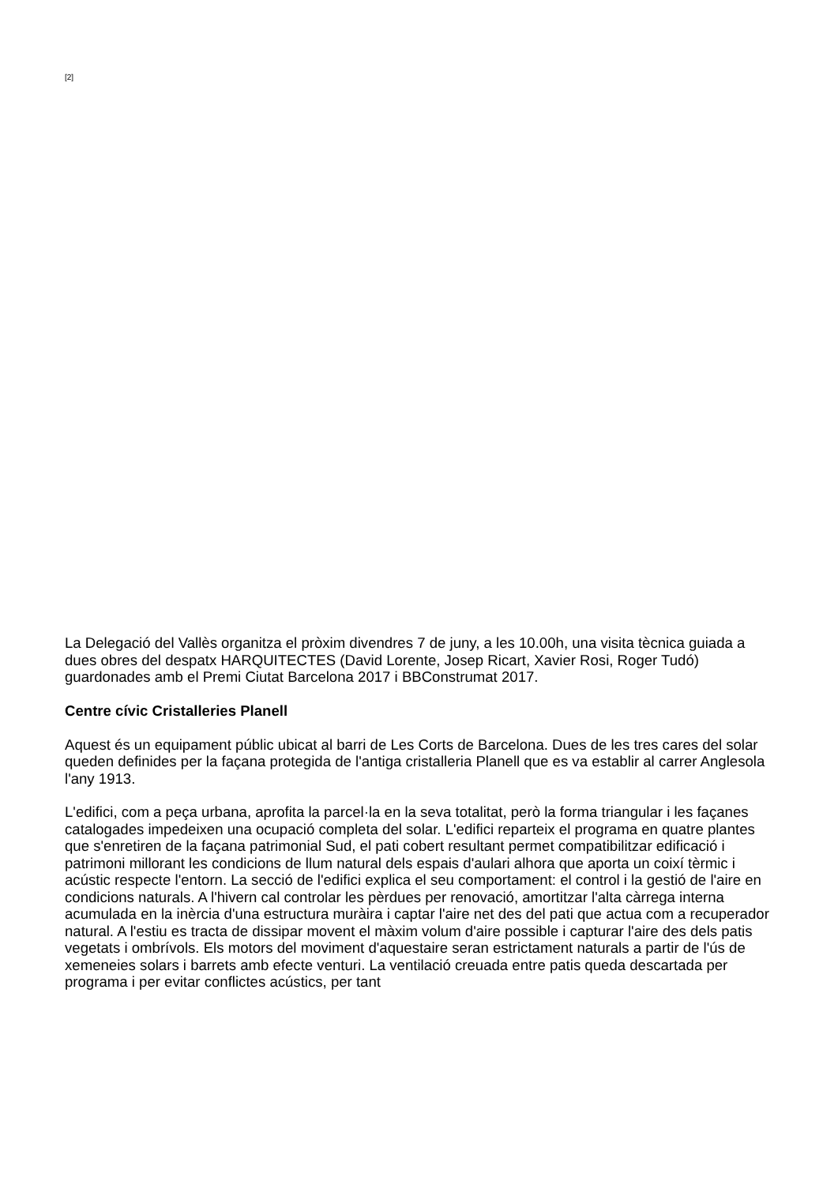[2]
La Delegació del Vallès organitza el pròxim divendres 7 de juny, a les 10.00h, una visita tècnica guiada a dues obres del despatx HARQUITECTES (David Lorente, Josep Ricart, Xavier Rosi, Roger Tudó) guardonades amb el Premi Ciutat Barcelona 2017 i BBConstrumat 2017.
Centre cívic Cristalleries Planell
Aquest és un equipament públic ubicat al barri de Les Corts de Barcelona. Dues de les tres cares del solar queden definides per la façana protegida de l'antiga cristalleria Planell que es va establir al carrer Anglesola l'any 1913.
L'edifici, com a peça urbana, aprofita la parcel·la en la seva totalitat, però la forma triangular i les façanes catalogades impedeixen una ocupació completa del solar. L'edifici reparteix el programa en quatre plantes que s'enretiren de la façana patrimonial Sud, el pati cobert resultant permet compatibilitzar edificació i patrimoni millorant les condicions de llum natural dels espais d'aulari alhora que aporta un coixí tèrmic i acústic respecte l'entorn. La secció de l'edifici explica el seu comportament: el control i la gestió de l'aire en condicions naturals. A l'hivern cal controlar les pèrdues per renovació, amortitzar l'alta càrrega interna acumulada en la inèrcia d'una estructura muràira i captar l'aire net des del pati que actua com a recuperador natural. A l'estiu es tracta de dissipar movent el màxim volum d'aire possible i capturar l'aire des dels patis vegetats i ombrívols. Els motors del moviment d'aquestaire seran estrictament naturals a partir de l'ús de xemeneies solars i barrets amb efecte venturi. La ventilació creuada entre patis queda descartada per programa i per evitar conflictes acústics, per tant